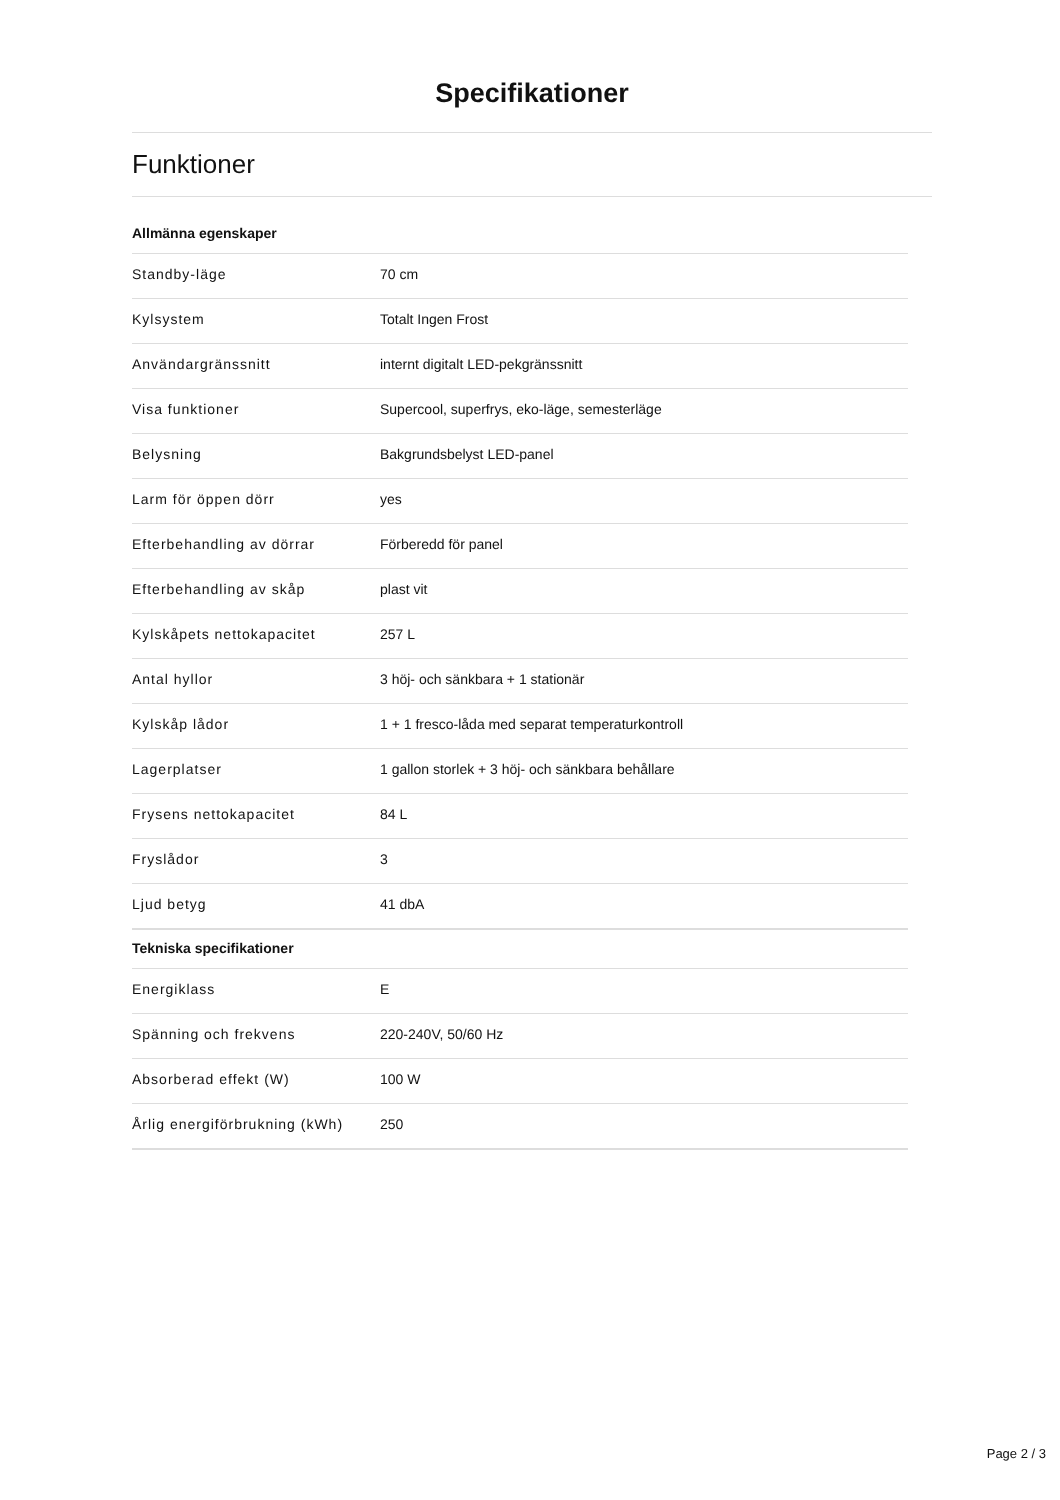Specifikationer
Funktioner
Allmänna egenskaper
| Standby-läge | 70 cm |
| Kylsystem | Totalt Ingen Frost |
| Användargränssnitt | internt digitalt LED-pekgränssnitt |
| Visa funktioner | Supercool, superfrys, eko-läge, semesterläge |
| Belysning | Bakgrundsbelyst LED-panel |
| Larm för öppen dörr | yes |
| Efterbehandling av dörrar | Förberedd för panel |
| Efterbehandling av skåp | plast vit |
| Kylskåpets nettokapacitet | 257 L |
| Antal hyllor | 3 höj- och sänkbara + 1 stationär |
| Kylskåp lådor | 1 + 1 fresco-låda med separat temperaturkontroll |
| Lagerplatser | 1 gallon storlek + 3 höj- och sänkbara behållare |
| Frysens nettokapacitet | 84 L |
| Fryslådor | 3 |
| Ljud betyg | 41 dbA |
Tekniska specifikationer
| Energiklass | E |
| Spänning och frekvens | 220-240V, 50/60 Hz |
| Absorberad effekt (W) | 100 W |
| Årlig energiförbrukning (kWh) | 250 |
Page 2 / 3